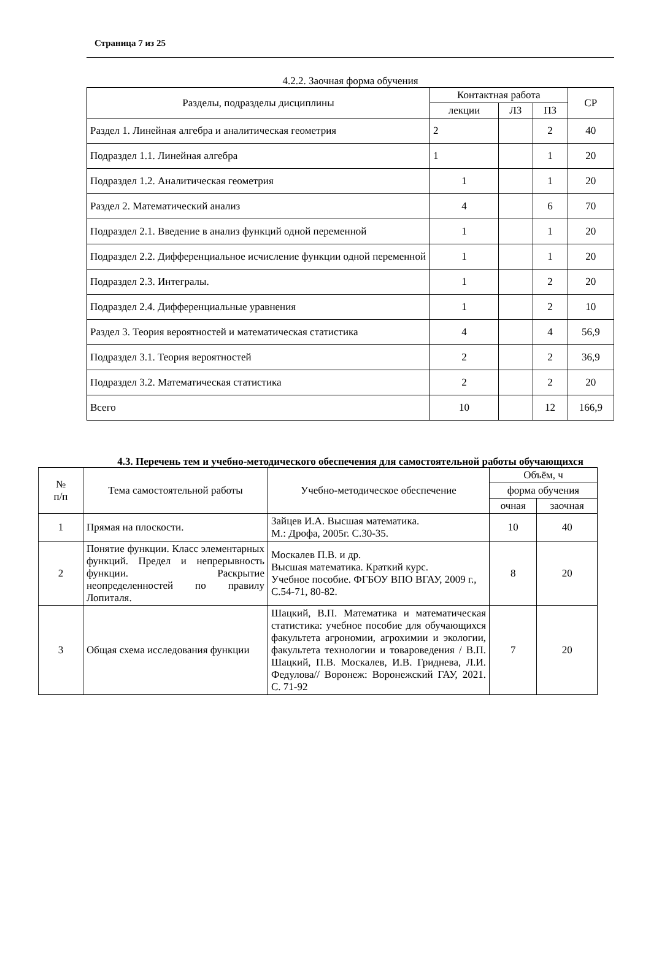Страница 7 из 25
4.2.2. Заочная форма обучения
| Разделы, подразделы дисциплины | Контактная работа | | | СР |
| --- | --- | --- | --- | --- |
| | лекции | ЛЗ | ПЗ | |
| Раздел 1. Линейная алгебра и аналитическая геометрия | 2 | | 2 | 40 |
| Подраздел 1.1. Линейная алгебра | 1 | | 1 | 20 |
| Подраздел 1.2. Аналитическая геометрия | 1 | | 1 | 20 |
| Раздел 2. Математический анализ | 4 | | 6 | 70 |
| Подраздел 2.1. Введение в анализ функций одной переменной | 1 | | 1 | 20 |
| Подраздел 2.2. Дифференциальное исчисление функции одной переменной | 1 | | 1 | 20 |
| Подраздел 2.3. Интегралы. | 1 | | 2 | 20 |
| Подраздел 2.4. Дифференциальные уравнения | 1 | | 2 | 10 |
| Раздел 3. Теория вероятностей и математическая статистика | 4 | | 4 | 56,9 |
| Подраздел 3.1. Теория вероятностей | 2 | | 2 | 36,9 |
| Подраздел 3.2. Математическая статистика | 2 | | 2 | 20 |
| Всего | 10 | | 12 | 166,9 |
4.3. Перечень тем и учебно-методического обеспечения для самостоятельной работы обучающихся
| № п/п | Тема самостоятельной работы | Учебно-методическое обеспечение | Объём, ч | |
| --- | --- | --- | --- | --- |
| | | | форма обучения | |
| | | | очная | заочная |
| 1 | Прямая на плоскости. | Зайцев И.А. Высшая математика. М.: Дрофа, 2005г. С.30-35. | 10 | 40 |
| 2 | Понятие функции. Класс элементарных функций. Предел и непрерывность функции. Раскрытие неопределенностей по правилу Лопиталя. | Москалев П.В. и др. Высшая математика. Краткий курс. Учебное пособие. ФГБОУ ВПО ВГАУ, 2009 г., С.54-71, 80-82. | 8 | 20 |
| 3 | Общая схема исследования функции | Шацкий, В.П. Математика и математическая статистика: учебное пособие для обучающихся факультета агрономии, агрохимии и экологии, факультета технологии и товароведения / В.П. Шацкий, П.В. Москалев, И.В. Гриднева, Л.И. Федулова// Воронеж: Воронежский ГАУ, 2021. С. 71-92 | 7 | 20 |